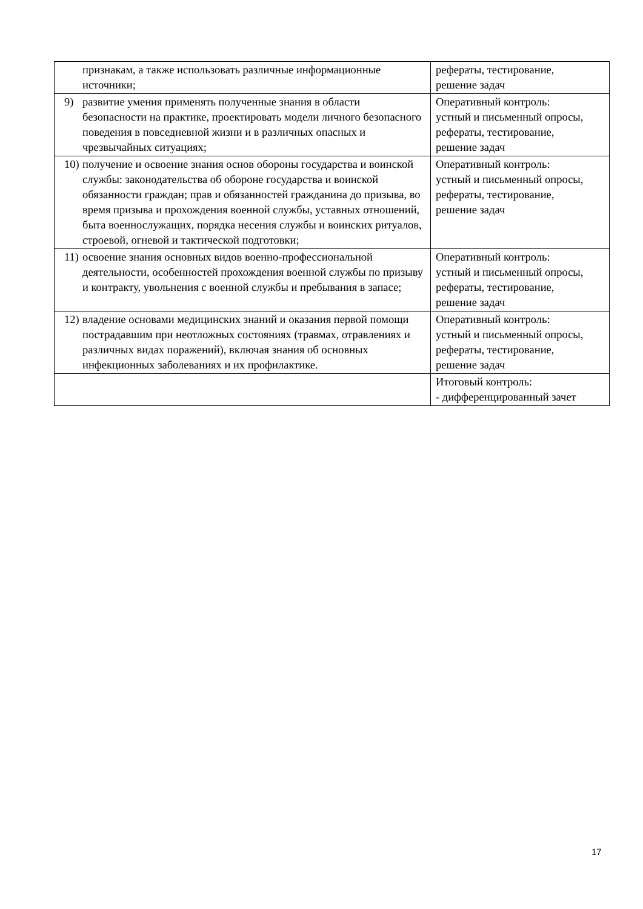| признакам, а также использовать различные информационные источники; | рефераты, тестирование, решение задач |
| 9) развитие умения применять полученные знания в области безопасности на практике, проектировать модели личного безопасного поведения в повседневной жизни и в различных опасных и чрезвычайных ситуациях; | Оперативный контроль: устный и письменный опросы, рефераты, тестирование, решение задач |
| 10) получение и освоение знания основ обороны государства и воинской службы: законодательства об обороне государства и воинской обязанности граждан; прав и обязанностей гражданина до призыва, во время призыва и прохождения военной службы, уставных отношений, быта военнослужащих, порядка несения службы и воинских ритуалов, строевой, огневой и тактической подготовки; | Оперативный контроль: устный и письменный опросы, рефераты, тестирование, решение задач |
| 11) освоение знания основных видов военно-профессиональной деятельности, особенностей прохождения военной службы по призыву и контракту, увольнения с военной службы и пребывания в запасе; | Оперативный контроль: устный и письменный опросы, рефераты, тестирование, решение задач |
| 12) владение основами медицинских знаний и оказания первой помощи пострадавшим при неотложных состояниях (травмах, отравлениях и различных видах поражений), включая знания об основных инфекционных заболеваниях и их профилактике. | Оперативный контроль: устный и письменный опросы, рефераты, тестирование, решение задач |
| | Итоговый контроль: - дифференцированный зачет |
17